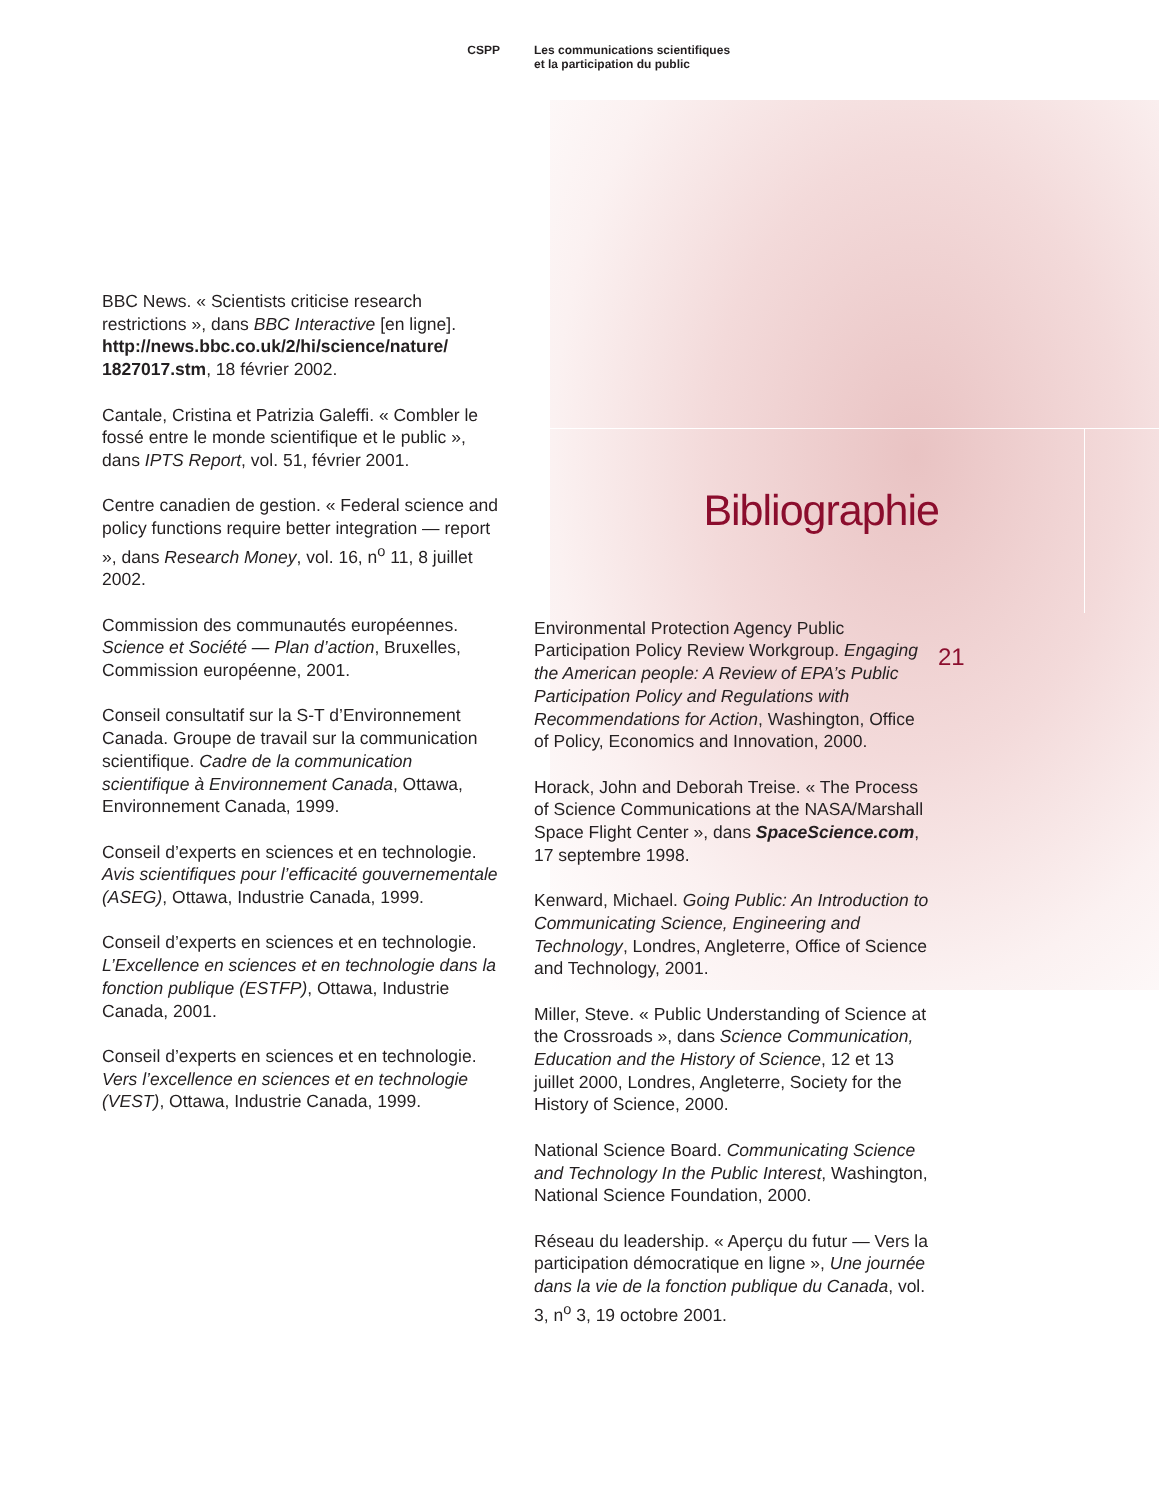CSPP Les communications scientifiques
et la participation du public
BBC News. « Scientists criticise research restrictions », dans BBC Interactive [en ligne]. http://news.bbc.co.uk/2/hi/science/nature/ 1827017.stm, 18 février 2002.
Cantale, Cristina et Patrizia Galeffi. « Combler le fossé entre le monde scientifique et le public », dans IPTS Report, vol. 51, février 2001.
Centre canadien de gestion. « Federal science and policy functions require better integration — report », dans Research Money, vol. 16, n<sup>o</sup> 11, 8 juillet 2002.
Commission des communautés européennes. Science et Société — Plan d’action, Bruxelles, Commission européenne, 2001.
Conseil consultatif sur la S-T d’Environnement Canada. Groupe de travail sur la communication scientifique. Cadre de la communication scientifique à Environnement Canada, Ottawa, Environnement Canada, 1999.
Conseil d’experts en sciences et en technologie. Avis scientifiques pour l’efficacité gouvernementale (ASEG), Ottawa, Industrie Canada, 1999.
Conseil d’experts en sciences et en technologie. L’Excellence en sciences et en technologie dans la fonction publique (ESTFP), Ottawa, Industrie Canada, 2001.
Conseil d’experts en sciences et en technologie. Vers l’excellence en sciences et en technologie (VEST), Ottawa, Industrie Canada, 1999.
Bibliographie
Environmental Protection Agency Public Participation Policy Review Workgroup. Engaging the American people: A Review of EPA’s Public Participation Policy and Regulations with Recommendations for Action, Washington, Office of Policy, Economics and Innovation, 2000.
Horack, John and Deborah Treise. « The Process of Science Communications at the NASA/Marshall Space Flight Center », dans SpaceScience.com, 17 septembre 1998.
Kenward, Michael. Going Public: An Introduction to Communicating Science, Engineering and Technology, Londres, Angleterre, Office of Science and Technology, 2001.
Miller, Steve. « Public Understanding of Science at the Crossroads », dans Science Communication, Education and the History of Science, 12 et 13 juillet 2000, Londres, Angleterre, Society for the History of Science, 2000.
National Science Board. Communicating Science and Technology In the Public Interest, Washington, National Science Foundation, 2000.
Réseau du leadership. « Aperçu du futur — Vers la participation démocratique en ligne », Une journée dans la vie de la fonction publique du Canada, vol. 3, n<sup>o</sup> 3, 19 octobre 2001.
21